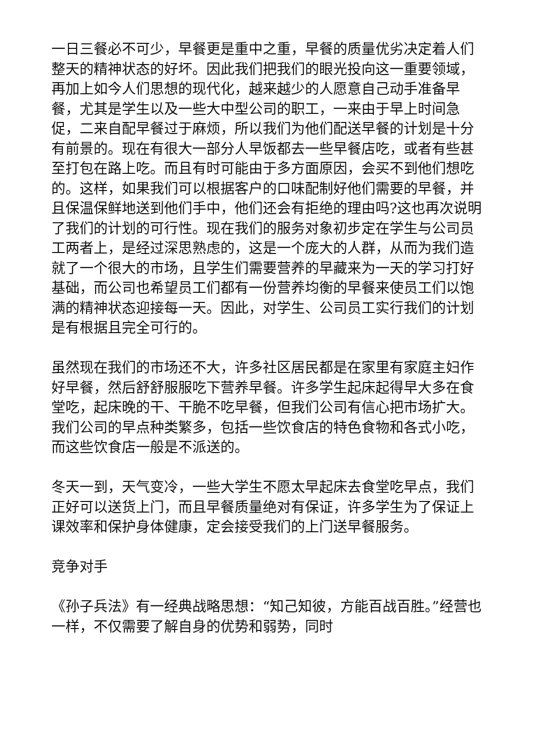一日三餐必不可少，早餐更是重中之重，早餐的质量优劣决定着人们整天的精神状态的好坏。因此我们把我们的眼光投向这一重要领域，再加上如今人们思想的现代化，越来越少的人愿意自己动手准备早餐，尤其是学生以及一些大中型公司的职工，一来由于早上时间急促，二来自配早餐过于麻烦，所以我们为他们配送早餐的计划是十分有前景的。现在有很大一部分人早饭都去一些早餐店吃，或者有些甚至打包在路上吃。而且有时可能由于多方面原因，会买不到他们想吃的。这样，如果我们可以根据客户的口味配制好他们需要的早餐，并且保温保鲜地送到他们手中，他们还会有拒绝的理由吗?这也再次说明了我们的计划的可行性。现在我们的服务对象初步定在学生与公司员工两者上，是经过深思熟虑的，这是一个庞大的人群，从而为我们造就了一个很大的市场，且学生们需要营养的早藏来为一天的学习打好基础，而公司也希望员工们都有一份营养均衡的早餐来使员工们以饱满的精神状态迎接每一天。因此，对学生、公司员工实行我们的计划是有根据且完全可行的。
虽然现在我们的市场还不大，许多社区居民都是在家里有家庭主妇作好早餐，然后舒舒服服吃下营养早餐。许多学生起床起得早大多在食堂吃，起床晚的干、干脆不吃早餐，但我们公司有信心把市场扩大。我们公司的早点种类繁多，包括一些饮食店的特色食物和各式小吃，而这些饮食店一般是不派送的。
冬天一到，天气变冷，一些大学生不愿太早起床去食堂吃早点，我们正好可以送货上门，而且早餐质量绝对有保证，许多学生为了保证上课效率和保护身体健康，定会接受我们的上门送早餐服务。
竞争对手
《孙子兵法》有一经典战略思想：“知己知彼，方能百战百胜。”经营也一样，不仅需要了解自身的优势和弱势，同时